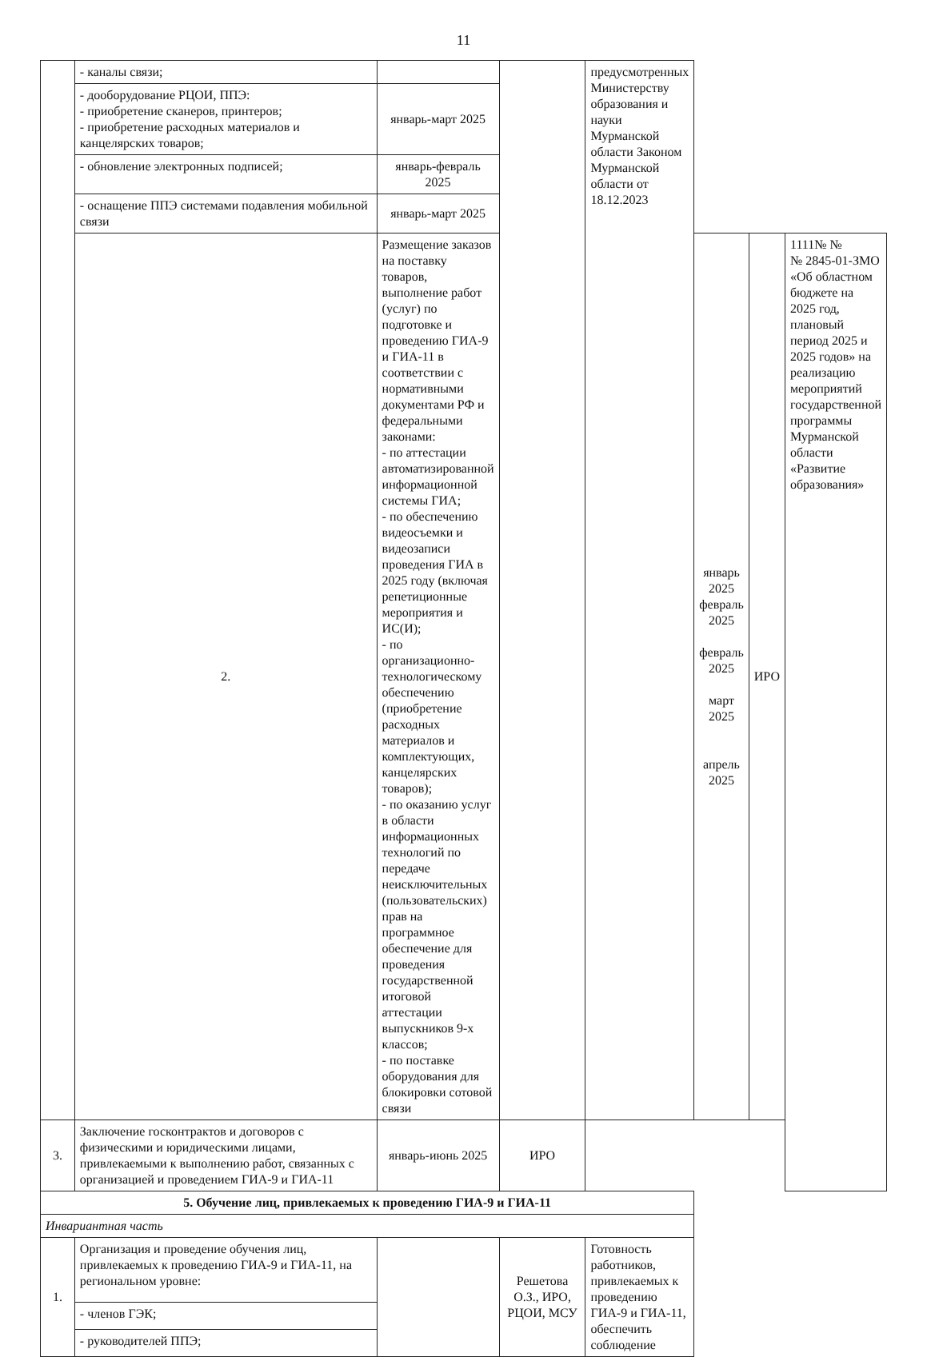11
| | - каналы связи; | | | предусмотренных Министерству образования и науки Мурманской области Законом Мурманской области от 18.12.2023 | | | |
| | - дооборудование РЦОИ, ППЭ: - приобретение сканеров, принтеров; - приобретение расходных материалов и канцелярских товаров; | январь-март 2025 | | | | | |
| | - обновление электронных подписей; | январь-февраль 2025 | | | | | |
| | - оснащение ППЭ системами подавления мобильной связи | январь-март 2025 | | | | | |
| | 2. | Размещение заказов на поставку товаров, выполнение работ (услуг) по подготовке и проведению ГИА-9 и ГИА-11 в соответствии с нормативными документами РФ и федеральными законами: - по аттестации автоматизированной информационной системы ГИА; - по обеспечению видеосъемки и видеозаписи проведения ГИА в 2025 году (включая репетиционные мероприятия и ИС(И); - по организационно-технологическому обеспечению (приобретение расходных материалов и комплектующих, канцелярских товаров); - по оказанию услуг в области информационных технологий по передаче неисключительных (пользовательских) прав на программное обеспечение для проведения государственной итоговой аттестации выпускников 9-х классов; - по поставке оборудования для блокировки сотовой связи | | | январь 2025 февраль 2025 февраль 2025 март 2025 апрель 2025 | ИРО | 1111№ № № 2845-01-ЗМО «Об областном бюджете на 2025 год, плановый период 2025 и 2025 годов» на реализацию мероприятий государственной программы Мурманской области «Развитие образования» |
| 3. | Заключение госконтрактов и договоров с физическими и юридическими лицами, привлекаемыми к выполнению работ, связанных с организацией и проведением ГИА-9 и ГИА-11 | январь-июнь 2025 | ИРО | | | | |
| 5. Обучение лиц, привлекаемых к проведению ГИА-9 и ГИА-11 | | | | | | | |
| Инвариантная часть | | | | | | | |
| 1. | Организация и проведение обучения лиц, привлекаемых к проведению ГИА-9 и ГИА-11, на региональном уровне: | | Решетова О.З., ИРО, РЦОИ, МСУ | Готовность работников, привлекаемых к проведению ГИА-9 и ГИА-11, обеспечить соблюдение | | | |
| | - членов ГЭК; | | | | | | |
| | - руководителей ППЭ; | | | | | | |